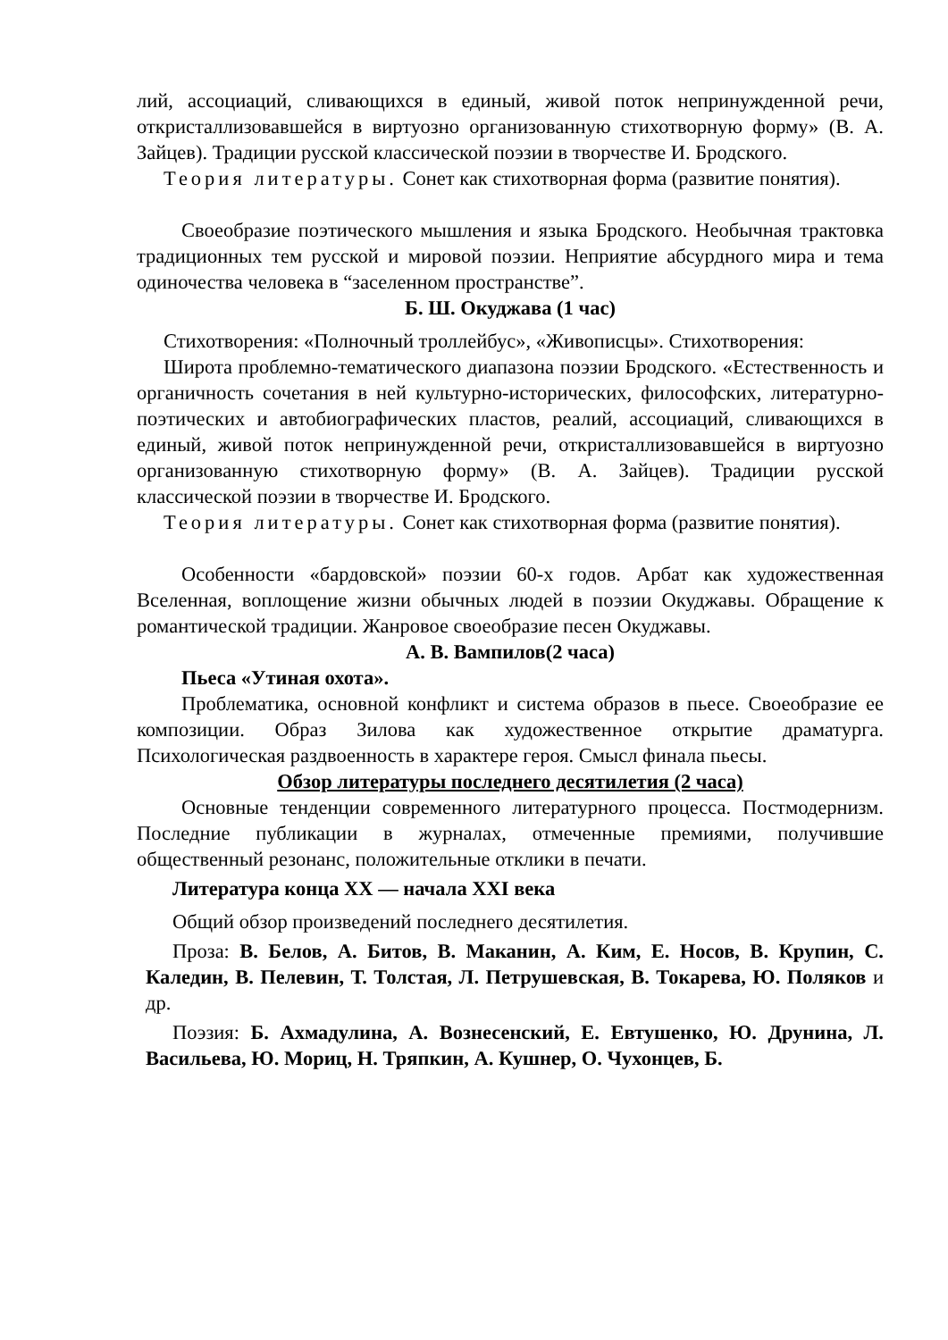лий, ассоциаций, сливающихся в единый, живой поток непринужденной речи, откристаллизовавшейся в виртуозно организованную стихотворную форму» (В. А. Зайцев). Традиции русской классической поэзии в творчестве И. Бродского.
Теория литературы. Сонет как стихотворная форма (развитие понятия).
Своеобразие поэтического мышления и языка Бродского. Необычная трактовка традиционных тем русской и мировой поэзии. Неприятие абсурдного мира и тема одиночества человека в “заселенном пространстве”.
Б. Ш. Окуджава (1 час)
Стихотворения: «Полночный троллейбус», «Живописцы». Стихотворения:
Широта проблемно-тематического диапазона поэзии Бродского. «Естественность и органичность сочетания в ней культурно-исторических, философских, литературно-поэтических и автобиографических пластов, реалий, ассоциаций, сливающихся в единый, живой поток непринужденной речи, откристаллизовавшейся в виртуозно организованную стихотворную форму» (В. А. Зайцев). Традиции русской классической поэзии в творчестве И. Бродского.
Теория литературы. Сонет как стихотворная форма (развитие понятия).
Особенности «бардовской» поэзии 60-х годов. Арбат как художественная Вселенная, воплощение жизни обычных людей в поэзии Окуджавы. Обращение к романтической традиции. Жанровое своеобразие песен Окуджавы.
А. В. Вампилов(2 часа)
Пьеса «Утиная охота».
Проблематика, основной конфликт и система образов в пьесе. Своеобразие ее композиции. Образ Зилова как художественное открытие драматурга. Психологическая раздвоенность в характере героя. Смысл финала пьесы.
Обзор литературы последнего десятилетия (2 часа)
Основные тенденции современного литературного процесса. Постмодернизм. Последние публикации в журналах, отмеченные премиями, получившие общественный резонанс, положительные отклики в печати.
Литература конца XX — начала XXI века
Общий обзор произведений последнего десятилетия.
Проза: В. Белов, А. Битов, В. Маканин, А. Ким, Е. Носов, В. Крупин, С. Каледин, В. Пелевин, Т. Толстая, Л. Петрушевская, В. Токарева, Ю. Поляков и др.
Поэзия: Б. Ахмадулина, А. Вознесенский, Е. Евтушенко, Ю. Друнина, Л. Васильева, Ю. Мориц, Н. Тряпкин, А. Кушнер, О. Чухонцев, Б.